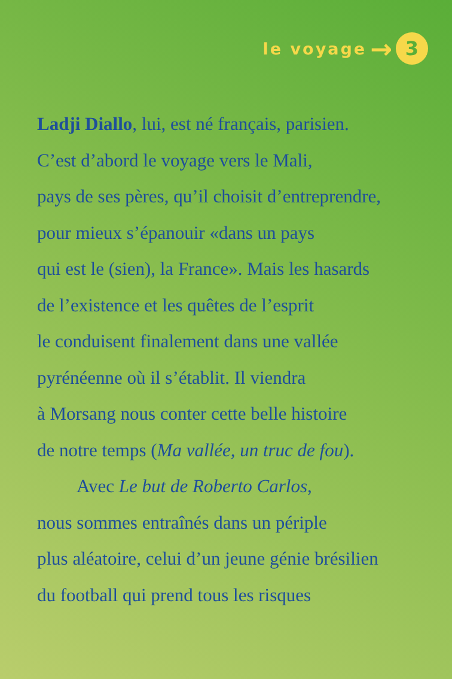le voyage →
3
Ladji Diallo, lui, est né français, parisien.
C’est d’abord le voyage vers le Mali,
pays de ses pères, qu’il choisit d’entreprendre,
pour mieux s’épanouir «dans un pays
qui est le (sien), la France». Mais les hasards
de l’existence et les quêtes de l’esprit
le conduisent finalement dans une vallée
pyrénéenne où il s’établit. Il viendra
à Morsang nous conter cette belle histoire
de notre temps (Ma vallée, un truc de fou).
Avec Le but de Roberto Carlos,
nous sommes entraînés dans un périple
plus aléatoire, celui d’un jeune génie brésilien
du football qui prend tous les risques